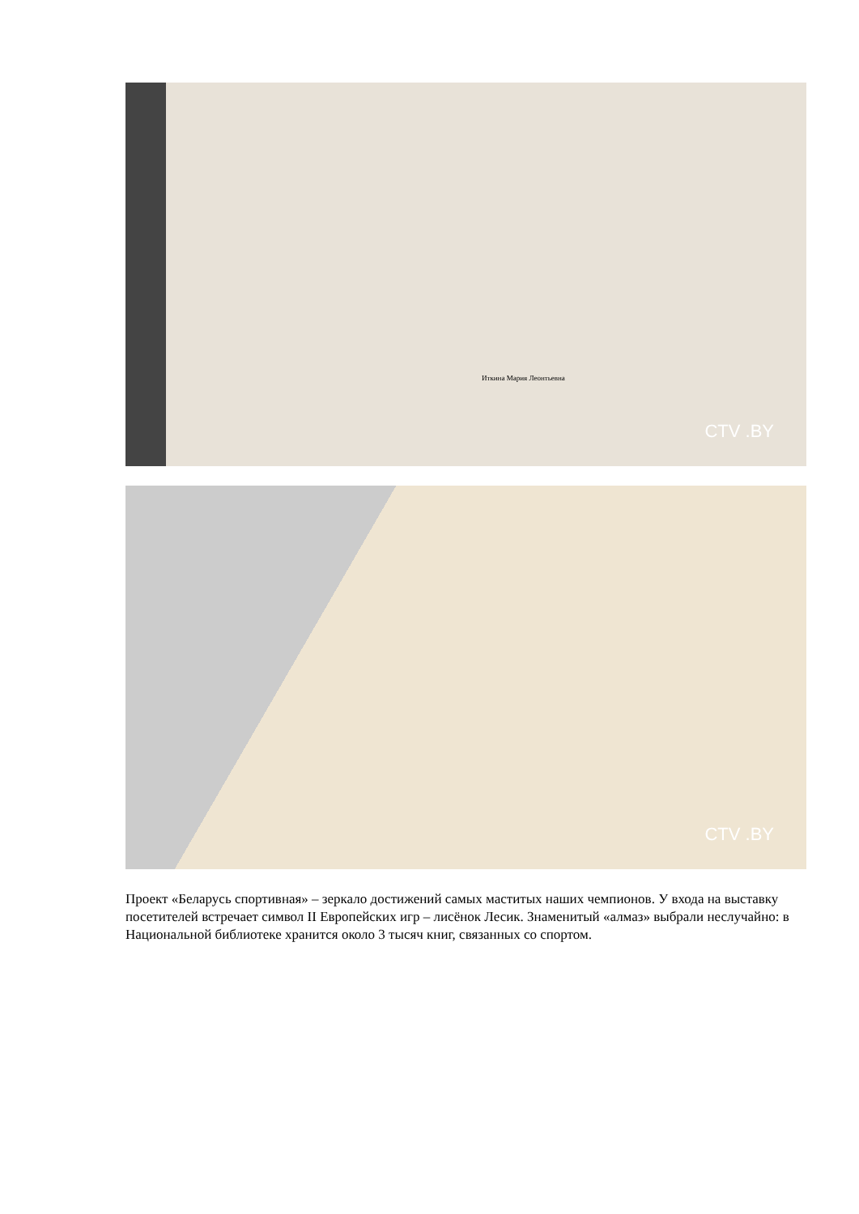Иткина Мария Леонтьевна
CTV .BY
CTV .BY
Проект «Беларусь спортивная» – зеркало достижений самых маститых наших чемпионов. У входа на выставку посетителей встречает символ II Европейских игр – лисёнок Лесик. Знаменитый «алмаз» выбрали неслучайно: в Национальной библиотеке хранится около 3 тысяч книг, связанных со спортом.